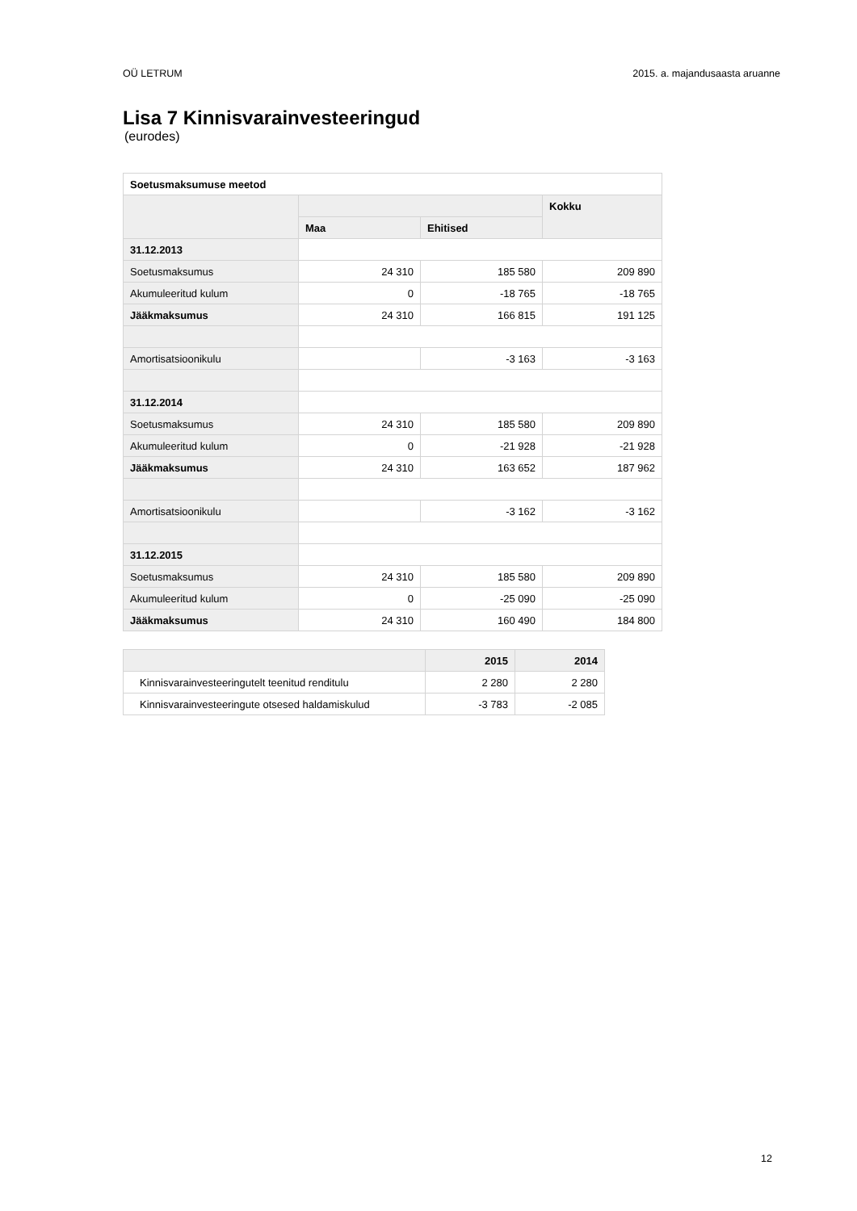OÜ LETRUM 2015. a. majandusaasta aruanne
Lisa 7 Kinnisvarainvesteeringud
(eurodes)
| Soetusmaksumuse meetod | | | |
| --- | --- | --- | --- |
| | | | Kokku |
| | Maa | Ehitised | |
| 31.12.2013 | | | |
| Soetusmaksumus | 24 310 | 185 580 | 209 890 |
| Akumuleeritud kulum | 0 | -18 765 | -18 765 |
| Jääkmaksumus | 24 310 | 166 815 | 191 125 |
| Amortisatsioonikulu | | -3 163 | -3 163 |
| 31.12.2014 | | | |
| Soetusmaksumus | 24 310 | 185 580 | 209 890 |
| Akumuleeritud kulum | 0 | -21 928 | -21 928 |
| Jääkmaksumus | 24 310 | 163 652 | 187 962 |
| Amortisatsioonikulu | | -3 162 | -3 162 |
| 31.12.2015 | | | |
| Soetusmaksumus | 24 310 | 185 580 | 209 890 |
| Akumuleeritud kulum | 0 | -25 090 | -25 090 |
| Jääkmaksumus | 24 310 | 160 490 | 184 800 |
| | 2015 | 2014 |
| --- | --- | --- |
| Kinnisvarainvesteeringutelt teenitud renditulu | 2 280 | 2 280 |
| Kinnisvarainvesteeringute otsesed haldamiskulud | -3 783 | -2 085 |
12